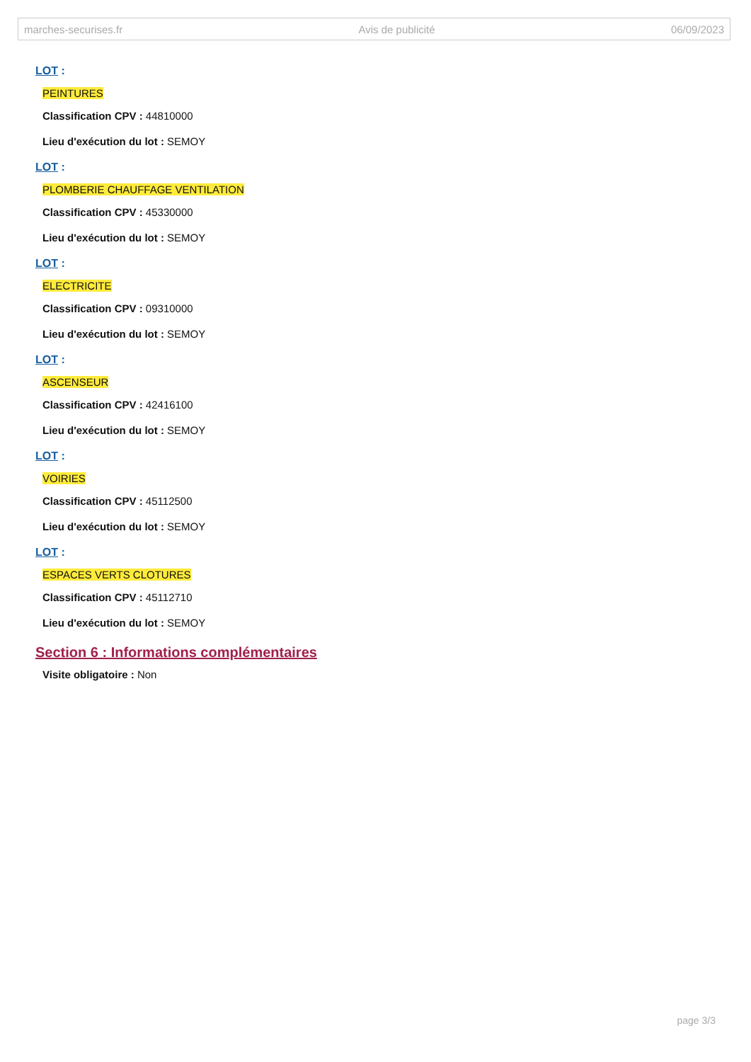marches-securises.fr Avis de publicité 06/09/2023
LOT :
PEINTURES
Classification CPV : 44810000
Lieu d'exécution du lot : SEMOY
LOT :
PLOMBERIE CHAUFFAGE VENTILATION
Classification CPV : 45330000
Lieu d'exécution du lot : SEMOY
LOT :
ELECTRICITE
Classification CPV : 09310000
Lieu d'exécution du lot : SEMOY
LOT :
ASCENSEUR
Classification CPV : 42416100
Lieu d'exécution du lot : SEMOY
LOT :
VOIRIES
Classification CPV : 45112500
Lieu d'exécution du lot : SEMOY
LOT :
ESPACES VERTS CLOTURES
Classification CPV : 45112710
Lieu d'exécution du lot : SEMOY
Section 6 : Informations complémentaires
Visite obligatoire : Non
page 3/3